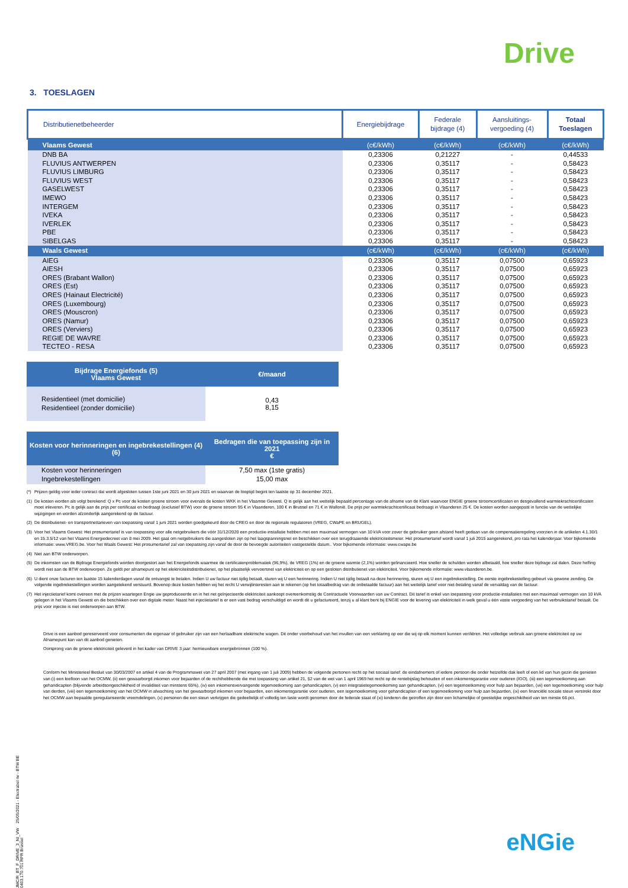Drive
3. TOESLAGEN
| Distributienetbeheerder | Energiebijdrage | Federale bijdrage (4) | Aansluitings- vergoeding (4) | Totaal Toeslagen |
| --- | --- | --- | --- | --- |
| Vlaams Gewest | (c€/kWh) | (c€/kWh) | (c€/kWh) | (c€/kWh) |
| DNB BA | 0,23306 | 0,21227 | - | 0,44533 |
| FLUVIUS ANTWERPEN | 0,23306 | 0,35117 | - | 0,58423 |
| FLUVIUS LIMBURG | 0,23306 | 0,35117 | - | 0,58423 |
| FLUVIUS WEST | 0,23306 | 0,35117 | - | 0,58423 |
| GASELWEST | 0,23306 | 0,35117 | - | 0,58423 |
| IMEWO | 0,23306 | 0,35117 | - | 0,58423 |
| INTERGEM | 0,23306 | 0,35117 | - | 0,58423 |
| IVEKA | 0,23306 | 0,35117 | - | 0,58423 |
| IVERLEK | 0,23306 | 0,35117 | - | 0,58423 |
| PBE | 0,23306 | 0,35117 | - | 0,58423 |
| SIBELGAS | 0,23306 | 0,35117 | - | 0,58423 |
| Waals Gewest | (c€/kWh) | (c€/kWh) | (c€/kWh) | (c€/kWh) |
| AIEG | 0,23306 | 0,35117 | 0,07500 | 0,65923 |
| AIESH | 0,23306 | 0,35117 | 0,07500 | 0,65923 |
| ORES (Brabant Wallon) | 0,23306 | 0,35117 | 0,07500 | 0,65923 |
| ORES (Est) | 0,23306 | 0,35117 | 0,07500 | 0,65923 |
| ORES (Hainaut Electricité) | 0,23306 | 0,35117 | 0,07500 | 0,65923 |
| ORES (Luxembourg) | 0,23306 | 0,35117 | 0,07500 | 0,65923 |
| ORES (Mouscron) | 0,23306 | 0,35117 | 0,07500 | 0,65923 |
| ORES (Namur) | 0,23306 | 0,35117 | 0,07500 | 0,65923 |
| ORES (Verviers) | 0,23306 | 0,35117 | 0,07500 | 0,65923 |
| REGIE DE WAVRE | 0,23306 | 0,35117 | 0,07500 | 0,65923 |
| TECTEO - RESA | 0,23306 | 0,35117 | 0,07500 | 0,65923 |
| Bijdrage Energiefonds (5) Vlaams Gewest | €/maand |
| Residentieel (met domicilie) Residentieel (zonder domicilie) | 0,43 8,15 |
| Kosten voor herinneringen en ingebrekestellingen (4) (6) | Bedragen die van toepassing zijn in 2021 € |
| Kosten voor herinneringen Ingebrekestellingen | 7,50 max (1ste gratis) 15,00 max |
| (*) | Prijzen geldig voor ieder contract dat wordt afgesloten tussen 1ste juni 2021 en 30 juni 2021 en waarvan de looptijd begint ten laatste op 31 december 2021. |
| (1) | De kosten worden als volgt berekend: Q x Pc voor de kosten groene stroom voor evenals de kosten WKK in het Vlaamse Gewest. Q is gelijk aan het wettelijk bepaald percentage van de afname van de Klant waarvoor ENGIE groene stroomcertificaten en desgevallend warmtekrachtcertificaten moet inleveren. Pc is gelijk aan de prijs per certificaat en bedraagt (exclusief BTW) voor de groene stroom 95 € in Vlaanderen, 100 € in Brussel en 71 € in Wallonië. De prijs per warmtekrachtcertificaat bedraagt in Vlaanderen 25 €. De kosten worden aangepast in functie van de wettelijke wijzigingen en worden afzonderlijk aangerekend op de factuur. |
| (2) | De distributienet- en transportnettarieven van toepassing vanaf 1 juni 2021 worden goedgekeurd door de CREG en door de regionale regulatoren (VREG, CWaPE en BRUGEL). |
| (3) | Voor het Vlaams Gewest: Het prosumertarief is van toepassing voor alle netgebruikers die vóór 31/12/2020 een productie-installatie hebben met een maximaal vermogen van 10 kVA voor zover de gebruiker geen afstand heeft gedaan van de compensatieregeling voorzien in de artikelen 4.1.30/1 en 15.3.5/12 van het Vlaams Energiedecreet van 8 mei 2009. Het gaat om netgebruikers die aangesloten zijn op het laagspanningsnet en beschikken over een terugdraaiende elektriciteitsmeter. Het prosumertarief wordt vanaf 1 juli 2015 aangerekend, pro rata het kalenderjaar. Voor bijkomende informatie: www.VREG.be. Voor het Waals Gewest: Het prosumertarief zal van toepassing zijn vanaf de door de bevoegde autoriteiten vastgestelde datum.. Voor bijkomende informatie: www.cwape.be |
| (4) | Niet aan BTW onderworpen. |
| (5) | De inkomsten van de Bijdrage Energiefonds worden doorgestort aan het Energiefonds waarmee de certificatenproblematiek (96,9%), de VREG (1%) en de groene warmte (2,1%) worden gefinancieerd. Hoe sneller de schulden worden afbetaald, hoe sneller deze bijdrage zal dalen. Deze heffing wordt niet aan de BTW onderworpen. Ze geldt per afnamepunt op het elektriciteitsdistributienet, op het plaatselijk vervoersnet van elektriciteit en op een gesloten distributienet van elektriciteit. Voor bijkomende informatie: www.vlaanderen.be. |
| (6) | U dient onze facturen ten laatste 15 kalenderdagen vanaf de ontvangst te betalen. Indien U uw factuur niet tijdig betaalt, sturen wij U een herinnering. Indien U niet tijdig betaalt na deze herinnering, sturen wij U een ingebrekestelling. De eerste ingebrekestelling gebeurt via gewone zending. De volgende ingebrekestellingen worden aangetekend verstuurd. Bovenop deze kosten hebben wij het recht U verwijlinteresten aan te rekenen (op het totaalbedrag van de onbetaalde factuur) aan het wettelijk tarief voor niet-betaling vanaf de vervaldag van de factuur. |
| (7) | Het injectietarief komt overeen met de prijzen waartegen Engie uw geproduceerde en in het net geïnjecteerde elektriciteit aankoopt overeenkomstig de Contractuele Voorwaarden van uw Contract. Dit tarief is enkel van toepassing voor productie-installaties met een maximaal vermogen van 10 kVA gelegen in het Vlaams Gewest en die beschikken over een digitale meter. Naast het injectietarief is er een vast bedrag verschuldigd en wordt dit u gefactureerd, tenzij u al klant bent bij ENGIE voor de levering van elektriciteit in welk geval u één vaste vergoeding van het verbruikstarief betaalt. De prijs voor injectie is niet onderworpen aan BTW. |
Drive is een aanbod gereserveerd voor consumenten die eigenaar of gebruiker zijn van een herlaadbare elektrische wagen. Dit onder voorbehoud van het invullen van een verklaring op eer die wij op elk moment kunnen verifiëren. Het volledige verbruik aan groene elektriciteit op uw Afnamepunt kan van dit aanbod genieten.
Oorsprong van de groene elektriciteit geleverd in het kader van DRIVE 3 jaar: hernieuwbare energiebronnen (100 %).
Conform het Ministerieel Besluit van 30/03/2007 en artikel 4 van de Programmawet van 27 april 2007 (met ingang van 1 juli 2009) hebben de volgende personen recht op het sociaal tarief: de eindafnemers of iedere persoon die onder hetzelfde dak leeft of een lid van hun gezin die genieten van (i) een leefloon van het OCMW, (ii) een gewaarborgd inkomen voor bejaarden of de rechthebbende die met toepassing van artikel 21, §2 van de wet van 1 april 1969 het recht op de rentebijslag behouden of een inkomensgarantie voor ouderen (IGO), (iii) een tegemoetkoming aan gehandicapten (blijvende arbeidsongeschiktheid of invaliditeit van minstens 65%), (iv) een inkomensvervangende tegemoetkoming aan gehandicapten, (v) een integratietegemoetkoming aan gehandicapten, (vi) een tegemoetkoming voor hulp aan bejaarden, (vii) een tegemoetkoming voor hulp van derden, (viii) een tegemoetkoming van het OCMW in afwachting van het gewaarborgd inkomen voor bejaarden, een inkomensgarantie voor ouderen, een tegemoetkoming voor gehandicapten of een tegemoetkoming voor hulp aan bejaarden, (ix) een financiële sociale steun verstrekt door het OCMW aan bepaalde geregulariseerde vreemdelingen, (x) personen die een steun verkrijgen die gedeeltelijk of volledig ten laste wordt genomen door de federale staat of (xi) kinderen die getroffen zijn door een lichamelijke of geestelijke ongeschiktheid van ten minste 66 pct.
JMC/R_BT_F_DRIVE_3_NI_VW 25/05/2021 - Electrabel nv - BTW BE 0403.170.701 RPR Brussel
eNGie